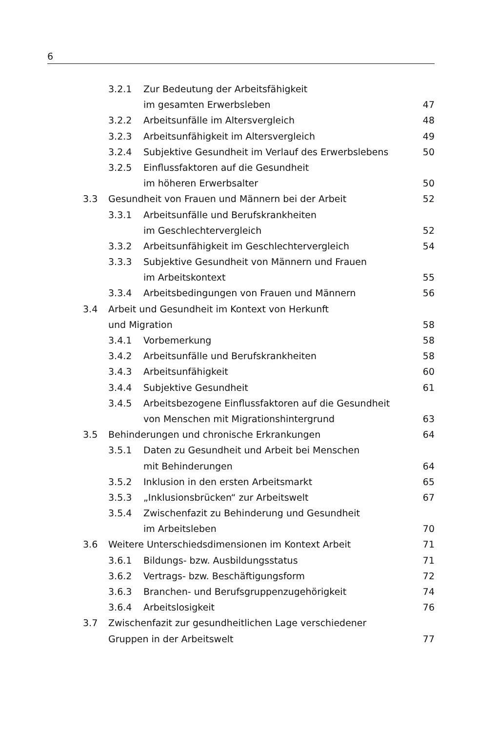6
| | 3.2.1 | Zur Bedeutung der Arbeitsfähigkeit | |
| | | im gesamten Erwerbsleben | 47 |
| | 3.2.2 | Arbeitsunfälle im Altersvergleich | 48 |
| | 3.2.3 | Arbeitsunfähigkeit im Altersvergleich | 49 |
| | 3.2.4 | Subjektive Gesundheit im Verlauf des Erwerbslebens | 50 |
| | 3.2.5 | Einflussfaktoren auf die Gesundheit | |
| | | im höheren Erwerbsalter | 50 |
| 3.3 | Gesundheit von Frauen und Männern bei der Arbeit | | 52 |
| | 3.3.1 | Arbeitsunfälle und Berufskrankheiten | |
| | | im Geschlechtervergleich | 52 |
| | 3.3.2 | Arbeitsunfähigkeit im Geschlechtervergleich | 54 |
| | 3.3.3 | Subjektive Gesundheit von Männern und Frauen | |
| | | im Arbeitskontext | 55 |
| | 3.3.4 | Arbeitsbedingungen von Frauen und Männern | 56 |
| 3.4 | Arbeit und Gesundheit im Kontext von Herkunft | | |
| | und Migration | | 58 |
| | 3.4.1 | Vorbemerkung | 58 |
| | 3.4.2 | Arbeitsunfälle und Berufskrankheiten | 58 |
| | 3.4.3 | Arbeitsunfähigkeit | 60 |
| | 3.4.4 | Subjektive Gesundheit | 61 |
| | 3.4.5 | Arbeitsbezogene Einflussfaktoren auf die Gesundheit | |
| | | von Menschen mit Migrationshintergrund | 63 |
| 3.5 | Behinderungen und chronische Erkrankungen | | 64 |
| | 3.5.1 | Daten zu Gesundheit und Arbeit bei Menschen | |
| | | mit Behinderungen | 64 |
| | 3.5.2 | Inklusion in den ersten Arbeitsmarkt | 65 |
| | 3.5.3 | „Inklusionsbrücken“ zur Arbeitswelt | 67 |
| | 3.5.4 | Zwischenfazit zu Behinderung und Gesundheit | |
| | | im Arbeitsleben | 70 |
| 3.6 | Weitere Unterschiedsdimensionen im Kontext Arbeit | | 71 |
| | 3.6.1 | Bildungs- bzw. Ausbildungsstatus | 71 |
| | 3.6.2 | Vertrags- bzw. Beschäftigungsform | 72 |
| | 3.6.3 | Branchen- und Berufsgruppenzugehörigkeit | 74 |
| | 3.6.4 | Arbeitslosigkeit | 76 |
| 3.7 | Zwischenfazit zur gesundheitlichen Lage verschiedener | | |
| | Gruppen in der Arbeitswelt | | 77 |